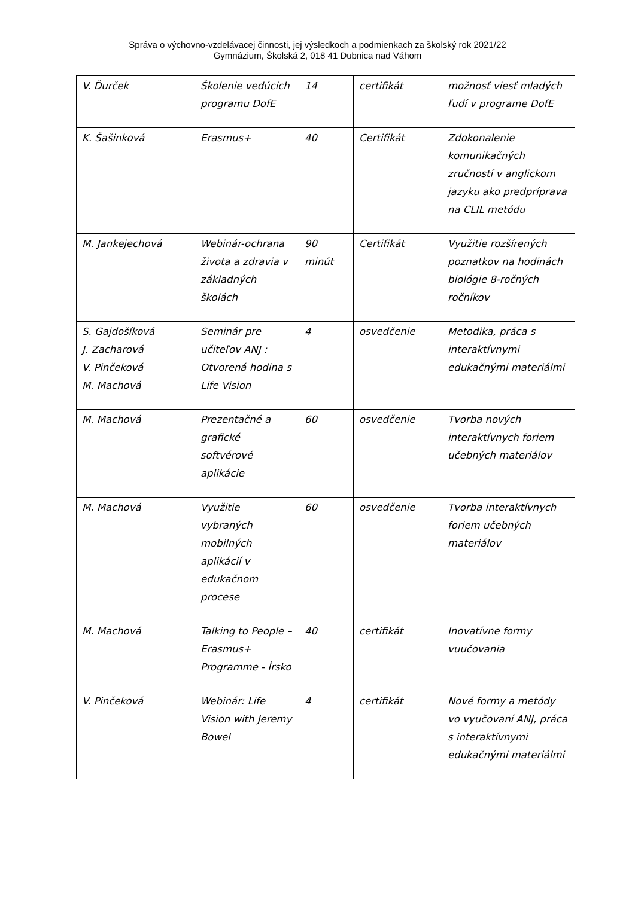Správa o výchovno-vzdelávacej činnosti, jej výsledkoch a podmienkach za školský rok 2021/22
Gymnázium, Školská 2, 018 41 Dubnica nad Váhom
| V. Ďurček | Školenie vedúcich programu DofE | 14 | certifikát | možnosť viesť mladých ľudí v programe DofE |
| K. Šašinková | Erasmus+ | 40 | Certifikát | Zdokonalenie komunikačných zručností v anglickom jazyku ako predpríprava na CLIL metódu |
| M. Jankejechová | Webinár-ochrana života a zdravia v základných školách | 90 minút | Certifikát | Využitie rozšírených poznatkov na hodinách biológie 8-ročných ročníkov |
| S. Gajdošíková J. Zacharová V. Pinčeková M. Machová | Seminár pre učiteľov ANJ : Otvorená hodina s Life Vision | 4 | osvedčenie | Metodika, práca s interaktívnymi edukačnými materiálmi |
| M. Machová | Prezentačné a grafické softvérové aplikácie | 60 | osvedčenie | Tvorba nových interaktívnych foriem učebných materiálov |
| M. Machová | Využitie vybraných mobilných aplikácií v edukačnom procese | 60 | osvedčenie | Tvorba interaktívnych foriem učebných materiálov |
| M. Machová | Talking to People – Erasmus+ Programme - Írsko | 40 | certifikát | Inovatívne formy vuučovania |
| V. Pinčeková | Webinár: Life Vision with Jeremy Bowel | 4 | certifikát | Nové formy a metódy vo vyučovaní ANJ, práca s interaktívnymi edukačnými materiálmi |